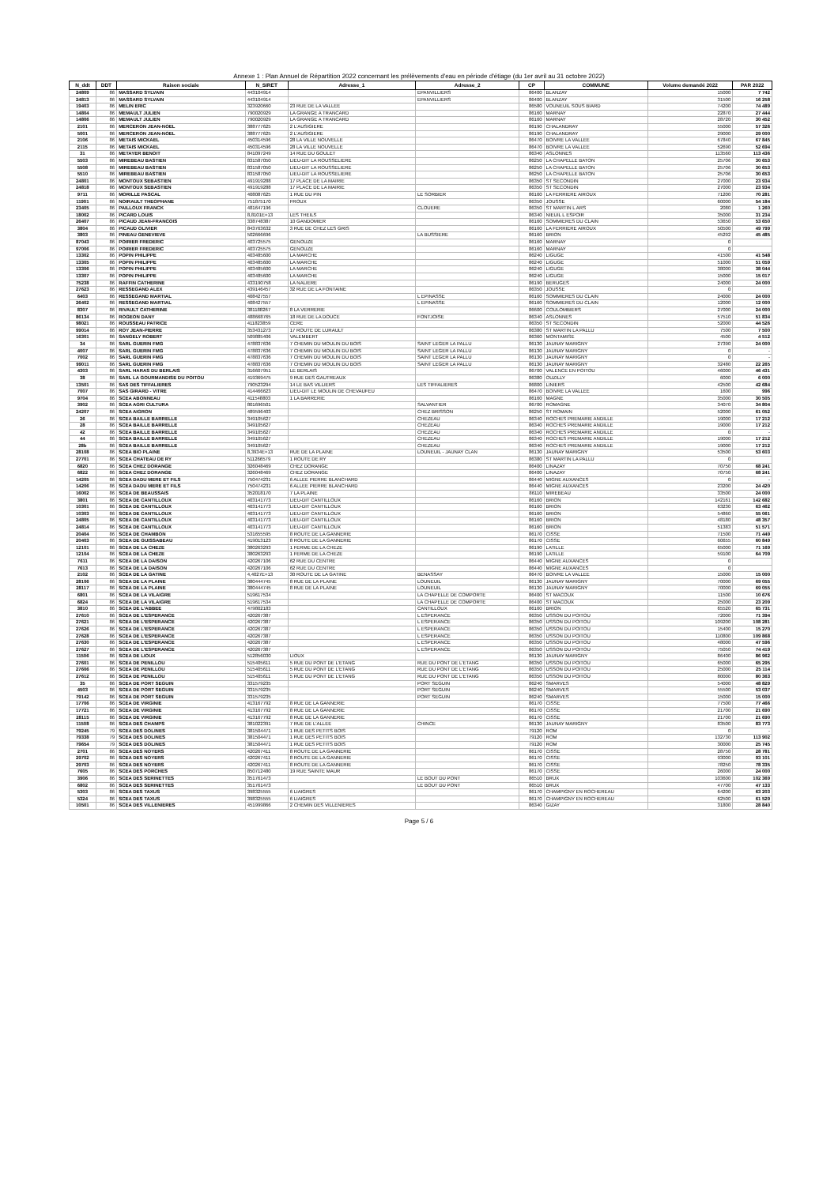Annexe 1 : Plan Annuel de Répartition 2022 concernant les prélèvements d'eau en période d'étiage (du 1er avril au 31 octobre 2022)
| N_ddt | DDT | Raison sociale | N_SIRET | Adresse_1 | Adresse_2 | CP | COMMUNE | Volume demandé 2022 | PAR 2022 |
| --- | --- | --- | --- | --- | --- | --- | --- | --- | --- |
| 24809 | 86 | MASSARD SYLVAIN | 443104914 | | EPANVILLIERS | 86400 | BLANZAY | 15000 | 7 742 |
| 24813 | 86 | MASSARD SYLVAIN | 443104914 | | EPANVILLIERS | 86400 | BLANZAY | 31500 | 16 258 |
| 19403 | 86 | MELIN ERIC | 323920660 | 23 RUE DE LA VALLEE | | 86580 | VOUNEUIL SOUS BIARD | 74200 | 74 489 |
| 14804 | 86 | MEMAULT JULIEN | 790020929 | LA GRANGE A TRANCARD | | 86160 | MARNAY | 22870 | 27 444 |
| 14806 | 86 | MEMAULT JULIEN | 790020929 | LA GRANGE A TRANCARD | | 86160 | MARNAY | 28720 | 30 452 |
| 2101 | 86 | MERCERON JEAN-NOEL | 388777625 | 2 L'AUSIGIERE | | 86190 | CHALANDRAY | 55000 | 57 326 |
| 5001 | 86 | MERCERON JEAN-NOEL | 388777625 | 2 L'AUSIGIERE | | 86190 | CHALANDRAY | 29000 | 29 000 |
| 2106 | 86 | METAIS MICKAEL | 450314596 | 28 LA VILLE NOUVELLE | | 86470 | BOIVRE LA VALLEE | 67840 | 67 845 |
| 2115 | 86 | METAIS MICKAEL | 450314596 | 28 LA VILLE NOUVELLE | | 86470 | BOIVRE LA VALLEE | 52690 | 52 694 |
| 31 | 86 | METAYER BENOIT | 841097249 | 14 RUE DU GOULET | | 86340 | ASLONNES | 113560 | 113 436 |
| 5503 | 86 | MIREBEAU BASTIEN | 831587050 | LIEU-DIT LA ROUSSELIERE | | 86250 | LA CHAPELLE BATON | 25706 | 30 653 |
| 5508 | 86 | MIREBEAU BASTIEN | 831587050 | LIEU-DIT LA ROUSSELIERE | | 86250 | LA CHAPELLE BATON | 25706 | 30 653 |
| 5510 | 86 | MIREBEAU BASTIEN | 831587050 | LIEU-DIT LA ROUSSELIERE | | 86250 | LA CHAPELLE BATON | 25706 | 30 653 |
| 24801 | 86 | MONTOUX SEBASTIEN | 491919288 | 17 PLACE DE LA MAIRIE | | 86350 | ST SECONDIN | 27000 | 23 934 |
| 24818 | 86 | MONTOUX SEBASTIEN | 491919288 | 17 PLACE DE LA MAIRIE | | 86350 | ST SECONDIN | 27000 | 23 934 |
| 9711 | 86 | MORILLE PASCAL | 408087625 | 1 RUE DU PIN | LE SORBIER | 86160 | LA FERRIERE AIROUX | 71200 | 70 281 |
| 11901 | 86 | NOIRAULT THEOPHANE | 751875170 | FROUX | | 86350 | JOUSSE | 60000 | 54 184 |
| 23405 | 86 | PAILLOUX FRANCK | 481647196 | | CLOUERE | 86350 | ST MARTIN L ARS | 2080 | 1 260 |
| 18002 | 86 | PICARD LOUIS | 8,8101E+13 | LES THEILS | | 86340 | NIEUIL L ESPOIR | 35000 | 31 234 |
| 26407 | 86 | PICAUD JEAN-FRANCOIS | 338748387 | 10 GANDOMIER | | 86160 | SOMMIERES DU CLAIN | 53650 | 53 650 |
| 3804 | 86 | PICAUD OLIVIER | 843763632 | 3 RUE DE CHEZ LES GRIS | | 86160 | LA FERRIERE AIROUX | 50500 | 49 799 |
| 3803 | 86 | PINEAU GENEVIEVE | 502666696 | | LA BUSSIERE | 86160 | BRION | 45292 | 45 485 |
| 87043 | 86 | POIRIER FREDERIC | 403725575 | GENOUZE | | 86160 | MARNAY | 0 | |
| 97006 | 86 | POIRIER FREDERIC | 403725575 | GENOUZE | | 86160 | MARNAY | 0 | |
| 13302 | 86 | POPIN PHILIPPE | 403485600 | LA MARCHE | | 86240 | LIGUGE | 41500 | 41 548 |
| 13305 | 86 | POPIN PHILIPPE | 403485600 | LA MARCHE | | 86240 | LIGUGE | 51000 | 51 059 |
| 13306 | 86 | POPIN PHILIPPE | 403485600 | LA MARCHE | | 86240 | LIGUGE | 38000 | 38 044 |
| 13307 | 86 | POPIN PHILIPPE | 403485600 | LA MARCHE | | 86240 | LIGUGE | 15000 | 15 017 |
| 75238 | 86 | RAFFIN CATHERINE | 433190758 | LA NALIERE | | 86190 | BERUGES | 24000 | 24 000 |
| 27623 | 86 | RESSEGAND ALEX | 439146457 | 32 RUE DE LA FONTAINE | | 86350 | JOUSSE | 0 | |
| 6403 | 86 | RESSEGAND MARTIAL | 408427557 | | L EPINASSE | 86160 | SOMMIERES DU CLAIN | 24000 | 24 000 |
| 26402 | 86 | RESSEGAND MARTIAL | 408427557 | | L EPINASSE | 86160 | SOMMIERES DU CLAIN | 12000 | 12 000 |
| 8307 | 86 | RIVAULT CATHERINE | 381188267 | 8 LA VERRERIE | | 86600 | COULOMBIERS | 27000 | 24 000 |
| 86134 | 86 | ROGEON DANY | 488668765 | 18 RUE DE LA DOUCE | FONTJOISE | 86340 | ASLONNES | 57510 | 51 834 |
| 98021 | 86 | ROUSSEAU PATRICE | 411823859 | CERE | | 86350 | ST SECONDIN | 52000 | 44 526 |
| 99014 | 86 | ROY JEAN-PIERRE | 353431273 | 17 ROUTE DE LURAULT | | 86380 | ST MARTIN LA PALLU | 7500 | 7 500 |
| 16301 | 86 | SANGELY ROBERT | 509885406 | VALEMBERT | | 86360 | MONTAMISE | 4500 | 4 512 |
| 34 | 86 | SARL GUERIN FMG | 478837636 | 7 CHEMIN DU MOULIN DU BOIS | SAINT LEGER LA PALLU | 86130 | JAUNAY MARIGNY | 27390 | 24 000 |
| 4007 | 86 | SARL GUERIN FMG | 478837636 | 7 CHEMIN DU MOULIN DU BOIS | SAINT LEGER LA PALLU | 86130 | JAUNAY MARIGNY | 0 | - |
| 7002 | 86 | SARL GUERIN FMG | 478837636 | 7 CHEMIN DU MOULIN DU BOIS | SAINT LEGER LA PALLU | 86130 | JAUNAY MARIGNY | 0 | - |
| 99011 | 86 | SARL GUERIN FMG | 478837636 | 7 CHEMIN DU MOULIN DU BOIS | SAINT LEGER LA PALLU | 86130 | JAUNAY MARIGNY | 32480 | 22 265 |
| 4303 | 86 | SARL HARAS DU BERLAIS | 316607951 | LE BERLAIS | | 86700 | VALENCE EN POITOU | 46000 | 46 431 |
| 38 | 86 | SARL LA GOURMANDISE DU POITOU | 419369475 | 9 RUE DES GAUTREAUX | | 86380 | OUZILLY | 6000 | 6 000 |
| 13501 | 86 | SAS DES TIFFALIERES | 790523294 | 14 LE BAS VILLIERS | LES TIFFALIERES | 86800 | LINIERS | 42500 | 42 684 |
| 7007 | 86 | SAS GIRARD - VITRE | 414466623 | LIEU-DIT LE MOULIN DE CHEVAUFEU | | 86470 | BOIVRE LA VALLEE | 1600 | 996 |
| 9704 | 86 | SCEA ABONNEAU | 411548803 | 1 LA BARRERIE | | 86160 | MAGNE | 35000 | 30 505 |
| 3902 | 86 | SCEA AGRI CULTURA | 801696501 | | SALVANTIER | 86700 | ROMAGNE | 34070 | 34 804 |
| 24207 | 86 | SCEA AIGRON | 489596403 | | CHEZ BRISSON | 86250 | ST ROMAIN | 52000 | 61 052 |
| 26 | 86 | SCEA BAILLE BARRELLE | 349105627 | | CHEZEAU | 86340 | ROCHES PREMARIE ANDILLE | 19000 | 17 212 |
| 28 | 86 | SCEA BAILLE BARRELLE | 349105627 | | CHEZEAU | 86340 | ROCHES PREMARIE ANDILLE | 19000 | 17 212 |
| 42 | 86 | SCEA BAILLE BARRELLE | 349105627 | | CHEZEAU | 86340 | ROCHES PREMARIE ANDILLE | 0 | - |
| 44 | 86 | SCEA BAILLE BARRELLE | 349105627 | | CHEZEAU | 86340 | ROCHES PREMARIE ANDILLE | 19000 | 17 212 |
| 28b | 86 | SCEA BAILLE BARRELLE | 349105627 | | CHEZEAU | 86340 | ROCHES PREMARIE ANDILLE | 19000 | 17 212 |
| 28108 | 86 | SCEA BIO PLAINE | 8,3934E+13 | RUE DE LA PLAINE | LOUNEUIL - JAUNAY CLAN | 86130 | JAUNAY MARIGNY | 53500 | 53 603 |
| 27701 | 86 | SCEA CHATEAU DE RY | 511266579 | 1 ROUTE DE RY | | 86380 | ST MARTIN LA PALLU | 0 | |
| 6820 | 86 | SCEA CHEZ DORANGE | 326048469 | CHEZ DORANGE | | 86400 | LINAZAY | 70750 | 68 241 |
| 6822 | 86 | SCEA CHEZ DORANGE | 326048469 | CHEZ DORANGE | | 86400 | LINAZAY | 70750 | 68 241 |
| 14205 | 86 | SCEA DADU MERE ET FILS | 750474231 | 6 ALLEE PIERRE BLANCHARD | | 86440 | MIGNE AUXANCES | 0 | - |
| 14206 | 86 | SCEA DADU MERE ET FILS | 750474231 | 6 ALLEE PIERRE BLANCHARD | | 86440 | MIGNE AUXANCES | 23200 | 24 420 |
| 16002 | 86 | SCEA DE BEAUSSAIS | 352018170 | 7 LA PLAINE | | 86110 | MIREBEAU | 33500 | 24 000 |
| 3801 | 86 | SCEA DE CANTILLOUX | 403141773 | LIEU-DIT CANTILLOUX | | 86160 | BRION | 142161 | 142 682 |
| 10301 | 86 | SCEA DE CANTILLOUX | 403141773 | LIEU-DIT CANTILLOUX | | 86160 | BRION | 63230 | 63 462 |
| 10303 | 86 | SCEA DE CANTILLOUX | 403141773 | LIEU-DIT CANTILLOUX | | 86160 | BRION | 54860 | 55 061 |
| 24805 | 86 | SCEA DE CANTILLOUX | 403141773 | LIEU-DIT CANTILLOUX | | 86160 | BRION | 48180 | 48 357 |
| 24814 | 86 | SCEA DE CANTILLOUX | 403141773 | LIEU-DIT CANTILLOUX | | 86160 | BRION | 51383 | 51 571 |
| 20404 | 86 | SCEA DE CHAMBON | 531655595 | 8 ROUTE DE LA GANNERIE | | 86170 | CISSE | 71500 | 71 449 |
| 20403 | 86 | SCEA DE GUISSABEAU | 419013123 | 8 ROUTE DE LA GANNERIE | | 86170 | CISSE | 60655 | 60 849 |
| 12101 | 86 | SCEA DE LA CHEZE | 380263293 | 1 FERME DE LA CHEZE | | 86190 | LATILLE | 65000 | 71 169 |
| 12104 | 86 | SCEA DE LA CHEZE | 380263293 | 1 FERME DE LA CHEZE | | 86190 | LATILLE | 59100 | 64 709 |
| 7611 | 86 | SCEA DE LA DAISON | 420267106 | 62 RUE DU CENTRE | | 86440 | MIGNE AUXANCES | 0 | |
| 7613 | 86 | SCEA DE LA DAISON | 420267106 | 62 RUE DU CENTRE | | 86440 | MIGNE AUXANCES | 0 | |
| 2102 | 86 | SCEA DE LA GATINE | 4,4027E+13 | 30 ROUTE DE LA GATINE | BENASSAY | 86470 | BOIVRE LA VALLEE | 15000 | 15 000 |
| 28106 | 86 | SCEA DE LA PLAINE | 380444745 | 8 RUE DE LA PLAINE | LOUNEUIL | 86130 | JAUNAY MARIGNY | 70000 | 69 055 |
| 28117 | 86 | SCEA DE LA PLAINE | 380444745 | 8 RUE DE LA PLAINE | LOUNEUIL | 86130 | JAUNAY MARIGNY | 70000 | 69 055 |
| 6801 | 86 | SCEA DE LA VILAIGRE | 519617534 | | LA CHAPELLE DE COMPORTE | 86400 | ST MACOUX | 11500 | 10 676 |
| 6824 | 86 | SCEA DE LA VILAIGRE | 519617534 | | LA CHAPELLE DE COMPORTE | 86400 | ST MACOUX | 25000 | 23 209 |
| 3810 | 86 | SCEA DE L'ABBEE | 479802183 | | CANTILLOUX | 86160 | BRION | 65520 | 65 731 |
| 27610 | 86 | SCEA DE L'ESPERANCE | 420267387 | | L ESPERANCE | 86350 | USSON DU POITOU | 72000 | 71 394 |
| 27621 | 86 | SCEA DE L'ESPERANCE | 420267387 | | L ESPERANCE | 86350 | USSON DU POITOU | 109200 | 108 281 |
| 27626 | 86 | SCEA DE L'ESPERANCE | 420267387 | | L ESPERANCE | 86350 | USSON DU POITOU | 15400 | 15 270 |
| 27628 | 86 | SCEA DE L'ESPERANCE | 420267387 | | L ESPERANCE | 86350 | USSON DU POITOU | 110800 | 109 868 |
| 27630 | 86 | SCEA DE L'ESPERANCE | 420267387 | | L ESPERANCE | 86350 | USSON DU POITOU | 48000 | 47 596 |
| 27627 | 86 | SCEA DE L'ESPERANCE | 420267387 | | L ESPERANCE | 86350 | USSON DU POITOU | 75050 | 74 419 |
| 11506 | 86 | SCEA DE LIOUX | 512856030 | LIOUX | | 86130 | JAUNAY MARIGNY | 86400 | 86 962 |
| 27601 | 86 | SCEA DE PENILLOU | 515405611 | 5 RUE DU PONT DE L'ETANG | RUE DU PONT DE L'ETANG | 86350 | USSON DU POITOU | 65000 | 65 295 |
| 27606 | 86 | SCEA DE PENILLOU | 515405611 | 5 RUE DU PONT DE L'ETANG | RUE DU PONT DE L'ETANG | 86350 | USSON DU POITOU | 25000 | 25 114 |
| 27612 | 86 | SCEA DE PENILLOU | 515405611 | 5 RUE DU PONT DE L'ETANG | RUE DU PONT DE L'ETANG | 86350 | USSON DU POITOU | 80000 | 80 363 |
| 35 | 86 | SCEA DE PORT SEGUIN | 331579235 | | PORT SEGUIN | 86240 | SMARVES | 54000 | 48 829 |
| 4503 | 86 | SCEA DE PORT SEGUIN | 331579235 | | PORT SEGUIN | 86240 | SMARVES | 55500 | 53 037 |
| 79142 | 86 | SCEA DE PORT SEGUIN | 331579235 | | PORT SEGUIN | 86240 | SMARVES | 15000 | 15 000 |
| 17706 | 86 | SCEA DE VIRGINIE | 413167792 | 8 RUE DE LA GANNERIE | | 86170 | CISSE | 77500 | 77 466 |
| 17721 | 86 | SCEA DE VIRGINIE | 413167792 | 8 RUE DE LA GANNERIE | | 86170 | CISSE | 21700 | 21 690 |
| 28115 | 86 | SCEA DE VIRGINIE | 413167792 | 8 RUE DE LA GANNERIE | | 86170 | CISSE | 21700 | 21 690 |
| 11508 | 86 | SCEA DES CHAMPS | 381022391 | 7 RUE DE L'ALLEE | CHINCE | 86130 | JAUNAY MARIGNY | 83500 | 83 773 |
| 79245 | 79 | SCEA DES DOLINES | 381504471 | 1 RUE DES PETITS BOIS | | 79120 | ROM | 0 | - |
| 79338 | 79 | SCEA DES DOLINES | 381504471 | 1 RUE DES PETITS BOIS | | 79120 | ROM | 132730 | 113 902 |
| 79654 | 79 | SCEA DES DOLINES | 381504471 | 1 RUE DES PETITS BOIS | | 79120 | ROM | 30000 | 25 745 |
| 2701 | 86 | SCEA DES NOYERS | 420267411 | 8 ROUTE DE LA GANNERIE | | 86170 | CISSE | 28750 | 28 781 |
| 29702 | 86 | SCEA DES NOYERS | 420267411 | 8 ROUTE DE LA GANNERIE | | 86170 | CISSE | 93000 | 93 101 |
| 29703 | 86 | SCEA DES NOYERS | 420267411 | 8 ROUTE DE LA GANNERIE | | 86170 | CISSE | 78250 | 78 335 |
| 7605 | 86 | SCEA DES PORCHES | 850712480 | 19 RUE SAINTE MAUR | | 86170 | CISSE | 26000 | 24 000 |
| 3906 | 86 | SCEA DES SERINETTES | 351761473 | | LE BOUT DU PONT | 86510 | BRUX | 103600 | 102 369 |
| 6802 | 86 | SCEA DES SERINETTES | 351761473 | | LE BOUT DU PONT | 86510 | BRUX | 47700 | 47 133 |
| 5303 | 86 | SCEA DES TAXUS | 398325555 | 6 LIAIGRES | | 86170 | CHAMPIGNY EN ROCHEREAU | 64200 | 63 203 |
| 5324 | 86 | SCEA DES TAXUS | 398325555 | 6 LIAIGRES | | 86170 | CHAMPIGNY EN ROCHEREAU | 62500 | 61 529 |
| 10501 | 86 | SCEA DES VILLENIERES | 451999866 | 2 CHEMIN DES VILLENIERES | | 86340 | GIZAY | 31800 | 28 840 |
Page 5 / 6